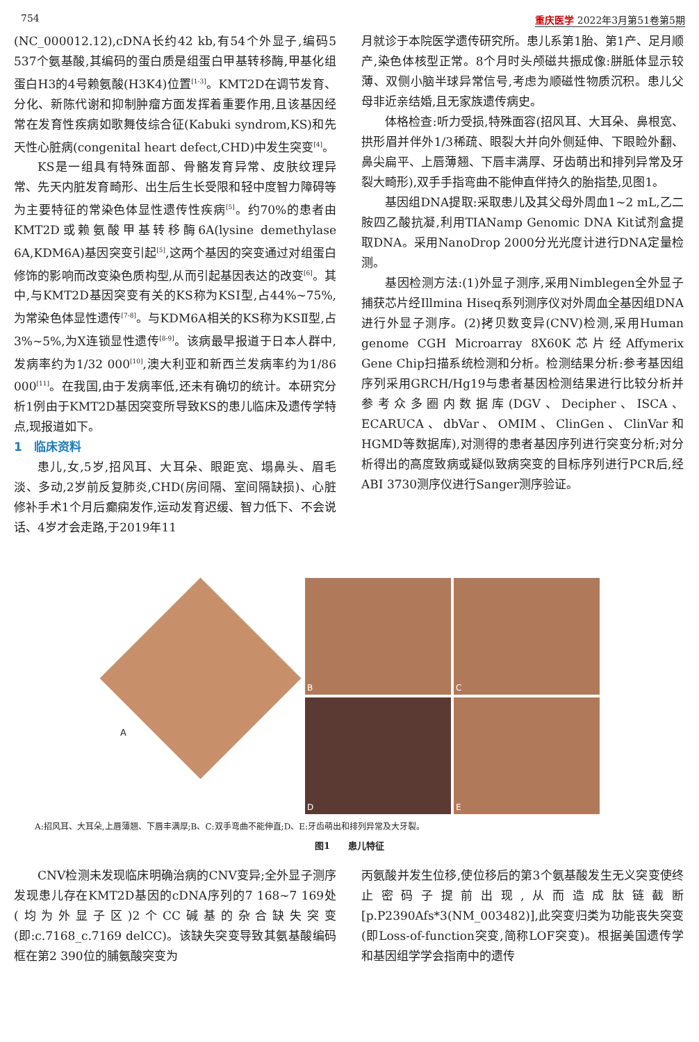754 重庆医学 2022年3月第51卷第5期
(NC_000012.12),cDNA长约42 kb,有54个外显子,编码5 537个氨基酸,其编码的蛋白质是组蛋白甲基转移酶,甲基化组蛋白H3的4号赖氨酸(H3K4)位置<sup>[1-3]</sup>。KMT2D在调节发育、分化、新陈代谢和抑制肿瘤方面发挥着重要作用,且该基因经常在发育性疾病如歌舞伎综合征(Kabuki syndrom,KS)和先天性心脏病(congenital heart defect,CHD)中发生突变<sup>[4]</sup>。
KS是一组具有特殊面部、骨骼发育异常、皮肤纹理异常、先天内脏发育畸形、出生后生长受限和轻中度智力障碍等为主要特征的常染色体显性遗传性疾病<sup>[5]</sup>。约70%的患者由KMT2D或赖氨酸甲基转移酶6A(lysine demethylase 6A,KDM6A)基因突变引起<sup>[5]</sup>,这两个基因的突变通过对组蛋白修饰的影响而改变染色质构型,从而引起基因表达的改变<sup>[6]</sup>。其中,与KMT2D基因突变有关的KS称为KSⅠ型,占44%~75%,为常染色体显性遗传<sup>[7-8]</sup>。与KDM6A相关的KS称为KSⅡ型,占3%~5%,为X连锁显性遗传<sup>[8-9]</sup>。该病最早报道于日本人群中,发病率约为1/32 000<sup>[10]</sup>,澳大利亚和新西兰发病率约为1/86 000<sup>[11]</sup>。在我国,由于发病率低,还未有确切的统计。本研究分析1例由于KMT2D基因突变所导致KS的患儿临床及遗传学特点,现报道如下。
1　临床资料
患儿,女,5岁,招风耳、大耳朵、眼距宽、塌鼻头、眉毛淡、多动,2岁前反复肺炎,CHD(房间隔、室间隔缺损)、心脏修补手术1个月后癫痫发作,运动发育迟缓、智力低下、不会说话、4岁才会走路,于2019年11
月就诊于本院医学遗传研究所。患儿系第1胎、第1产、足月顺产,染色体核型正常。8个月时头颅磁共振成像:胼胝体显示较薄、双侧小脑半球异常信号,考虑为顺磁性物质沉积。患儿父母非近亲结婚,且无家族遗传病史。
体格检查:听力受损,特殊面容(招风耳、大耳朵、鼻根宽、拱形眉并伴外1/3稀疏、眼裂大并向外侧延伸、下眼睑外翻、鼻尖扁平、上唇薄翘、下唇丰满厚、牙齿萌出和排列异常及牙裂大畸形),双手手指弯曲不能伸直伴持久的胎指垫,见图1。
基因组DNA提取:采取患儿及其父母外周血1~2 mL,乙二胺四乙酸抗凝,利用TIANamp Genomic DNA Kit试剂盒提取DNA。采用NanoDrop 2000分光光度计进行DNA定量检测。
基因检测方法:(1)外显子测序,采用Nimblegen全外显子捕获芯片经Illmina Hiseq系列测序仪对外周血全基因组DNA进行外显子测序。(2)拷贝数变异(CNV)检测,采用Human genome CGH Microarray 8X60K芯片经Affymerix Gene Chip扫描系统检测和分析。检测结果分析:参考基因组序列采用GRCH/Hg19与患者基因检测结果进行比较分析并参考众多圈内数据库(DGV、Decipher、ISCA、ECARUCA、dbVar、OMIM、ClinGen、ClinVar和HGMD等数据库),对测得的患者基因序列进行突变分析;对分析得出的高度致病或疑似致病突变的目标序列进行PCR后,经ABI 3730测序仪进行Sanger测序验证。
A
B
C
D
E
A:招风耳、大耳朵,上唇薄翘、下唇丰满厚;B、C:双手弯曲不能伸直;D、E:牙齿萌出和排列异常及大牙裂。
图1　　患儿特征
CNV检测未发现临床明确治病的CNV变异;全外显子测序发现患儿存在KMT2D基因的cDNA序列的7 168~7 169处(均为外显子区)2个CC碱基的杂合缺失突变(即:c.7168_c.7169 delCC)。该缺失突变导致其氨基酸编码框在第2 390位的脯氨酸突变为
丙氨酸并发生位移,使位移后的第3个氨基酸发生无义突变使终止密码子提前出现,从而造成肽链截断[p.P2390Afs*3(NM_003482)],此突变归类为功能丧失突变(即Loss-of-function突变,简称LOF突变)。根据美国遗传学和基因组学学会指南中的遗传